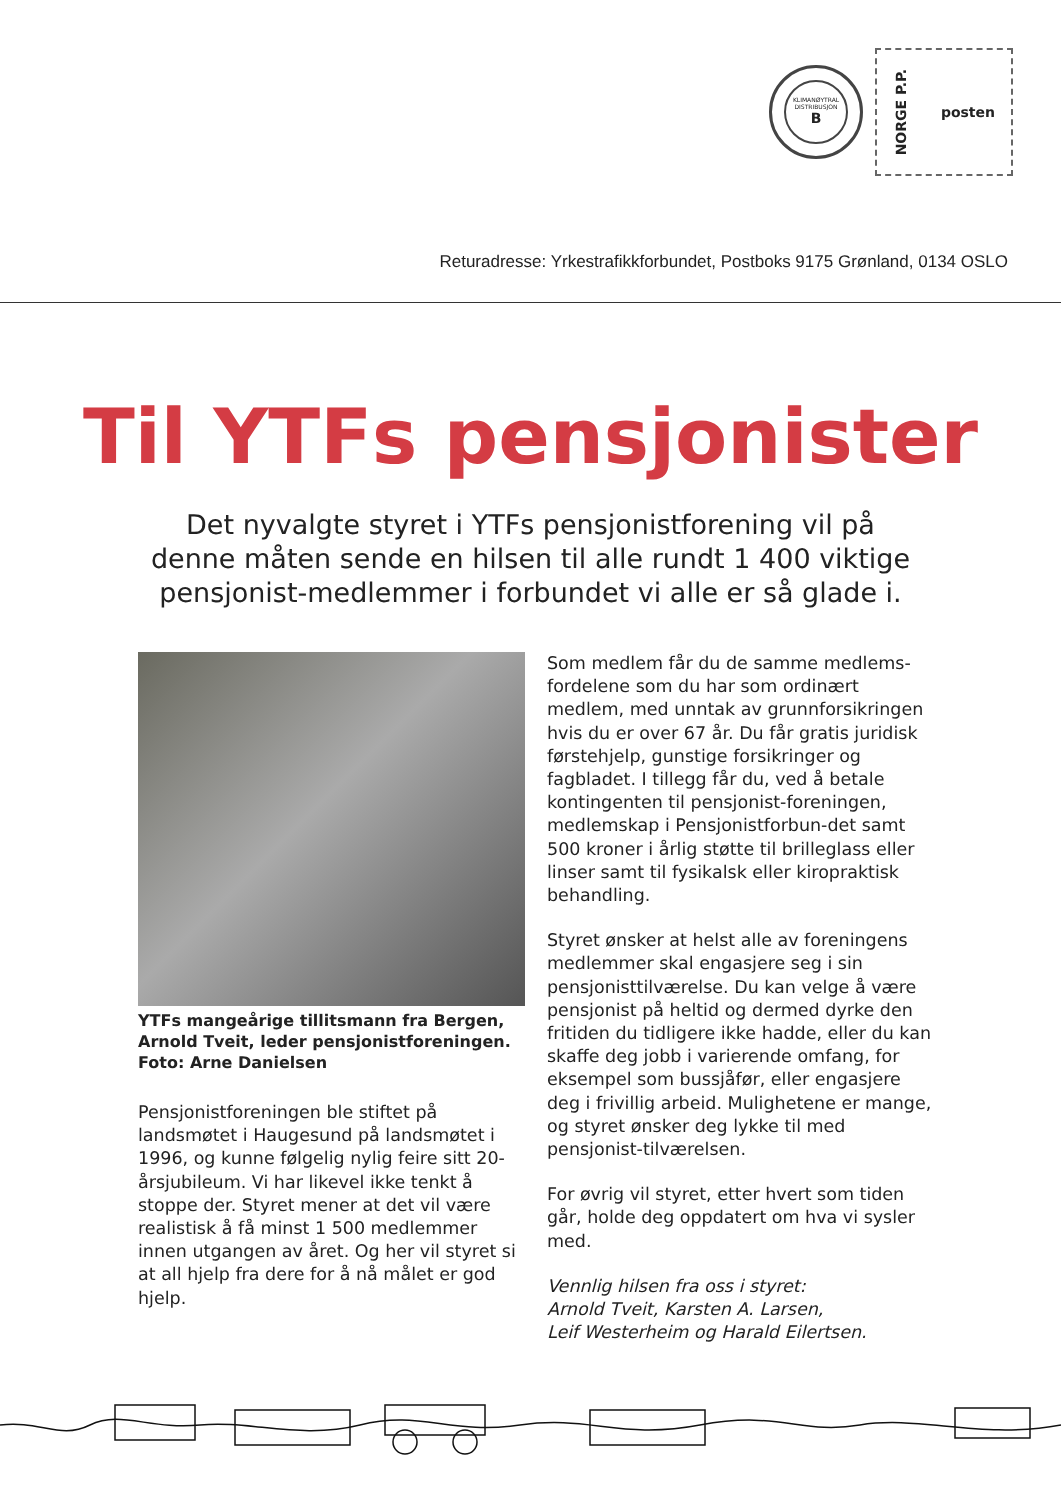KLIMANØYTRAL DISTRIBUSJON
B
NORGE P.P. posten
Returadresse: Yrkestrafikkforbundet, Postboks 9175 Grønland, 0134 OSLO
Til YTFs pensjonister
Det nyvalgte styret i YTFs pensjonistforening vil på denne måten sende en hilsen til alle rundt 1 400 viktige pensjonist-medlemmer i forbundet vi alle er så glade i.
YTFs mangeårige tillitsmann fra Bergen, Arnold Tveit, leder pensjonistforeningen. Foto: Arne Danielsen
Pensjonistforeningen ble stiftet på landsmøtet i Haugesund på landsmøtet i 1996, og kunne følgelig nylig feire sitt 20-årsjubileum. Vi har likevel ikke tenkt å stoppe der. Styret mener at det vil være realistisk å få minst 1 500 medlemmer innen utgangen av året. Og her vil styret si at all hjelp fra dere for å nå målet er god hjelp.
Som medlem får du de samme medlems-fordelene som du har som ordinært medlem, med unntak av grunnforsikringen hvis du er over 67 år. Du får gratis juridisk førstehjelp, gunstige forsikringer og fagbladet. I tillegg får du, ved å betale kontingenten til pensjonist-foreningen, medlemskap i Pensjonistforbun-det samt 500 kroner i årlig støtte til brilleglass eller linser samt til fysikalsk eller kiropraktisk behandling.
Styret ønsker at helst alle av foreningens medlemmer skal engasjere seg i sin pensjonisttilværelse. Du kan velge å være pensjonist på heltid og dermed dyrke den fritiden du tidligere ikke hadde, eller du kan skaffe deg jobb i varierende omfang, for eksempel som bussjåfør, eller engasjere deg i frivillig arbeid. Mulighetene er mange, og styret ønsker deg lykke til med pensjonist-tilværelsen.
For øvrig vil styret, etter hvert som tiden går, holde deg oppdatert om hva vi sysler med.
Vennlig hilsen fra oss i styret:
Arnold Tveit, Karsten A. Larsen,
Leif Westerheim og Harald Eilertsen.